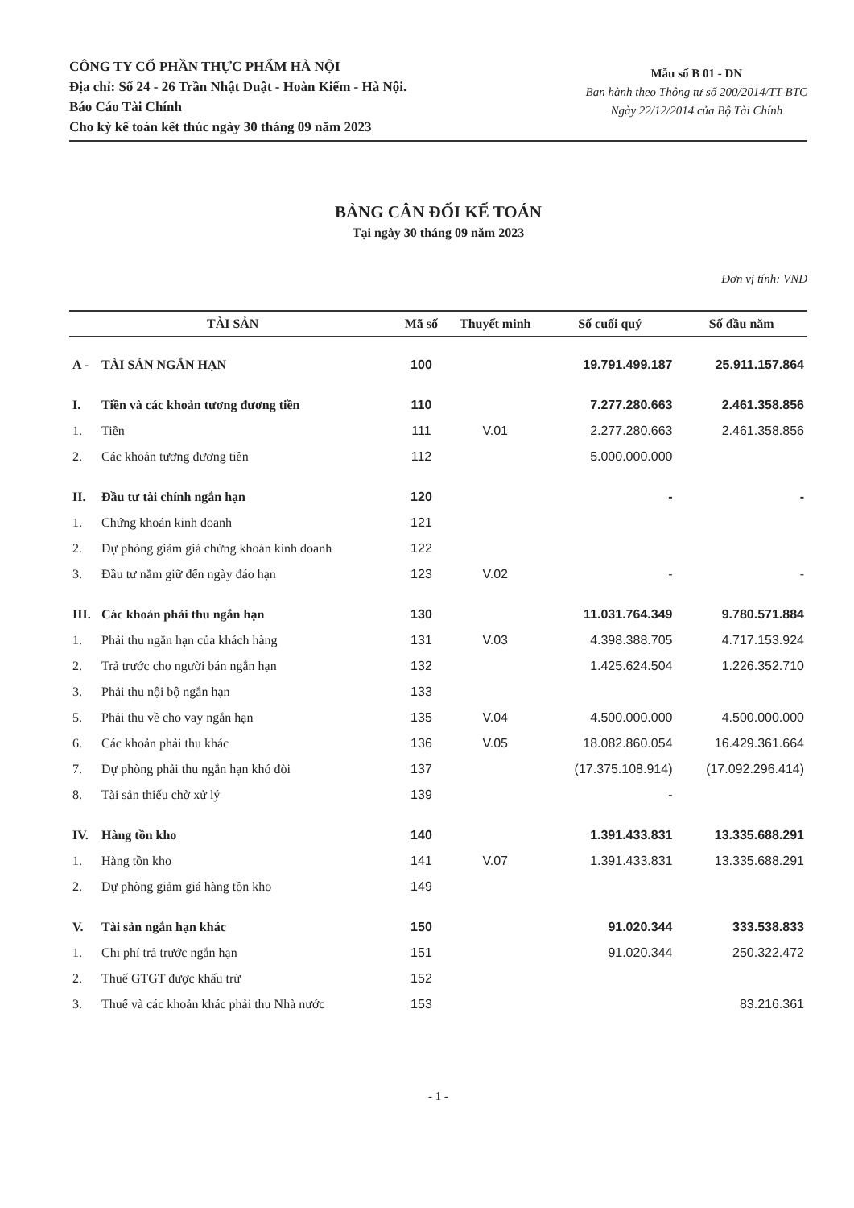CÔNG TY CỔ PHẦN THỰC PHẨM HÀ NỘI
Địa chỉ: Số 24 - 26 Trần Nhật Duật - Hoàn Kiếm - Hà Nội.
Báo Cáo Tài Chính
Cho kỳ kế toán kết thúc ngày 30 tháng 09 năm 2023
Mẫu số B 01 - DN
Ban hành theo Thông tư số 200/2014/TT-BTC
Ngày 22/12/2014 của Bộ Tài Chính
BẢNG CÂN ĐỐI KẾ TOÁN
Tại ngày 30 tháng 09 năm 2023
Đơn vị tính: VND
| TÀI SẢN | | Mã số | Thuyết minh | Số cuối quý | Số đầu năm |
| --- | --- | --- | --- | --- | --- |
| A - | TÀI SẢN NGẮN HẠN | 100 | | 19.791.499.187 | 25.911.157.864 |
| I. | Tiền và các khoản tương đương tiền | 110 | | 7.277.280.663 | 2.461.358.856 |
| 1. | Tiền | 111 | V.01 | 2.277.280.663 | 2.461.358.856 |
| 2. | Các khoản tương đương tiền | 112 | | 5.000.000.000 | |
| II. | Đầu tư tài chính ngắn hạn | 120 | | - | - |
| 1. | Chứng khoán kinh doanh | 121 | | | |
| 2. | Dự phòng giảm giá chứng khoán kinh doanh | 122 | | | |
| 3. | Đầu tư nắm giữ đến ngày đáo hạn | 123 | V.02 | - | - |
| III. | Các khoản phải thu ngắn hạn | 130 | | 11.031.764.349 | 9.780.571.884 |
| 1. | Phải thu ngắn hạn của khách hàng | 131 | V.03 | 4.398.388.705 | 4.717.153.924 |
| 2. | Trả trước cho người bán ngắn hạn | 132 | | 1.425.624.504 | 1.226.352.710 |
| 3. | Phải thu nội bộ ngắn hạn | 133 | | | |
| 5. | Phải thu về cho vay ngắn hạn | 135 | V.04 | 4.500.000.000 | 4.500.000.000 |
| 6. | Các khoản phải thu khác | 136 | V.05 | 18.082.860.054 | 16.429.361.664 |
| 7. | Dự phòng phải thu ngắn hạn khó đòi | 137 | | (17.375.108.914) | (17.092.296.414) |
| 8. | Tài sản thiếu chờ xử lý | 139 | | - | |
| IV. | Hàng tồn kho | 140 | | 1.391.433.831 | 13.335.688.291 |
| 1. | Hàng tồn kho | 141 | V.07 | 1.391.433.831 | 13.335.688.291 |
| 2. | Dự phòng giảm giá hàng tồn kho | 149 | | | |
| V. | Tài sản ngắn hạn khác | 150 | | 91.020.344 | 333.538.833 |
| 1. | Chi phí trả trước ngắn hạn | 151 | | 91.020.344 | 250.322.472 |
| 2. | Thuế GTGT được khấu trừ | 152 | | | |
| 3. | Thuế và các khoản khác phải thu Nhà nước | 153 | | | 83.216.361 |
- 1 -